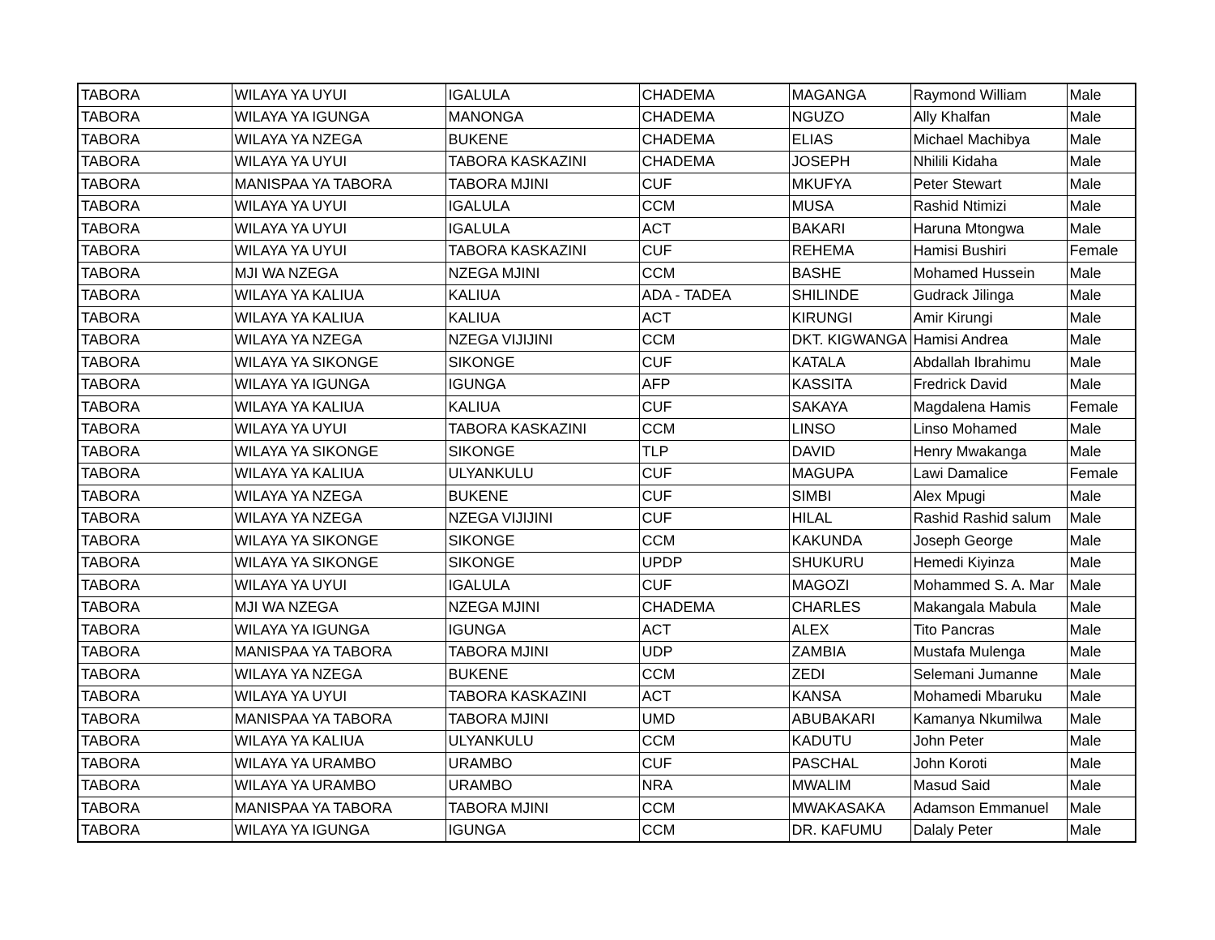| TABORA | WILAYA YA UYUI | IGALULA | CHADEMA | MAGANGA | Raymond William | Male |
| TABORA | WILAYA YA IGUNGA | MANONGA | CHADEMA | NGUZO | Ally Khalfan | Male |
| TABORA | WILAYA YA NZEGA | BUKENE | CHADEMA | ELIAS | Michael Machibya | Male |
| TABORA | WILAYA YA UYUI | TABORA KASKAZINI | CHADEMA | JOSEPH | Nhilili Kidaha | Male |
| TABORA | MANISPAA YA TABORA | TABORA MJINI | CUF | MKUFYA | Peter Stewart | Male |
| TABORA | WILAYA YA UYUI | IGALULA | CCM | MUSA | Rashid Ntimizi | Male |
| TABORA | WILAYA YA UYUI | IGALULA | ACT | BAKARI | Haruna Mtongwa | Male |
| TABORA | WILAYA YA UYUI | TABORA KASKAZINI | CUF | REHEMA | Hamisi Bushiri | Female |
| TABORA | MJI WA NZEGA | NZEGA MJINI | CCM | BASHE | Mohamed Hussein | Male |
| TABORA | WILAYA YA KALIUA | KALIUA | ADA - TADEA | SHILINDE | Gudrack Jilinga | Male |
| TABORA | WILAYA YA KALIUA | KALIUA | ACT | KIRUNGI | Amir Kirungi | Male |
| TABORA | WILAYA YA NZEGA | NZEGA VIJIJINI | CCM | DKT. KIGWANGA | Hamisi Andrea | Male |
| TABORA | WILAYA YA SIKONGE | SIKONGE | CUF | KATALA | Abdallah Ibrahimu | Male |
| TABORA | WILAYA YA IGUNGA | IGUNGA | AFP | KASSITA | Fredrick David | Male |
| TABORA | WILAYA YA KALIUA | KALIUA | CUF | SAKAYA | Magdalena Hamis | Female |
| TABORA | WILAYA YA UYUI | TABORA KASKAZINI | CCM | LINSO | Linso Mohamed | Male |
| TABORA | WILAYA YA SIKONGE | SIKONGE | TLP | DAVID | Henry Mwakanga | Male |
| TABORA | WILAYA YA KALIUA | ULYANKULU | CUF | MAGUPA | Lawi Damalice | Female |
| TABORA | WILAYA YA NZEGA | BUKENE | CUF | SIMBI | Alex Mpugi | Male |
| TABORA | WILAYA YA NZEGA | NZEGA VIJIJINI | CUF | HILAL | Rashid Rashid salum | Male |
| TABORA | WILAYA YA SIKONGE | SIKONGE | CCM | KAKUNDA | Joseph George | Male |
| TABORA | WILAYA YA SIKONGE | SIKONGE | UPDP | SHUKURU | Hemedi Kiyinza | Male |
| TABORA | WILAYA YA UYUI | IGALULA | CUF | MAGOZI | Mohammed S. A. Mar | Male |
| TABORA | MJI WA NZEGA | NZEGA MJINI | CHADEMA | CHARLES | Makangala Mabula | Male |
| TABORA | WILAYA YA IGUNGA | IGUNGA | ACT | ALEX | Tito Pancras | Male |
| TABORA | MANISPAA YA TABORA | TABORA MJINI | UDP | ZAMBIA | Mustafa Mulenga | Male |
| TABORA | WILAYA YA NZEGA | BUKENE | CCM | ZEDI | Selemani Jumanne | Male |
| TABORA | WILAYA YA UYUI | TABORA KASKAZINI | ACT | KANSA | Mohamedi Mbaruku | Male |
| TABORA | MANISPAA YA TABORA | TABORA MJINI | UMD | ABUBAKARI | Kamanya Nkumilwa | Male |
| TABORA | WILAYA YA KALIUA | ULYANKULU | CCM | KADUTU | John Peter | Male |
| TABORA | WILAYA YA URAMBO | URAMBO | CUF | PASCHAL | John Koroti | Male |
| TABORA | WILAYA YA URAMBO | URAMBO | NRA | MWALIM | Masud Said | Male |
| TABORA | MANISPAA YA TABORA | TABORA MJINI | CCM | MWAKASAKA | Adamson Emmanuel | Male |
| TABORA | WILAYA YA IGUNGA | IGUNGA | CCM | DR. KAFUMU | Dalaly Peter | Male |